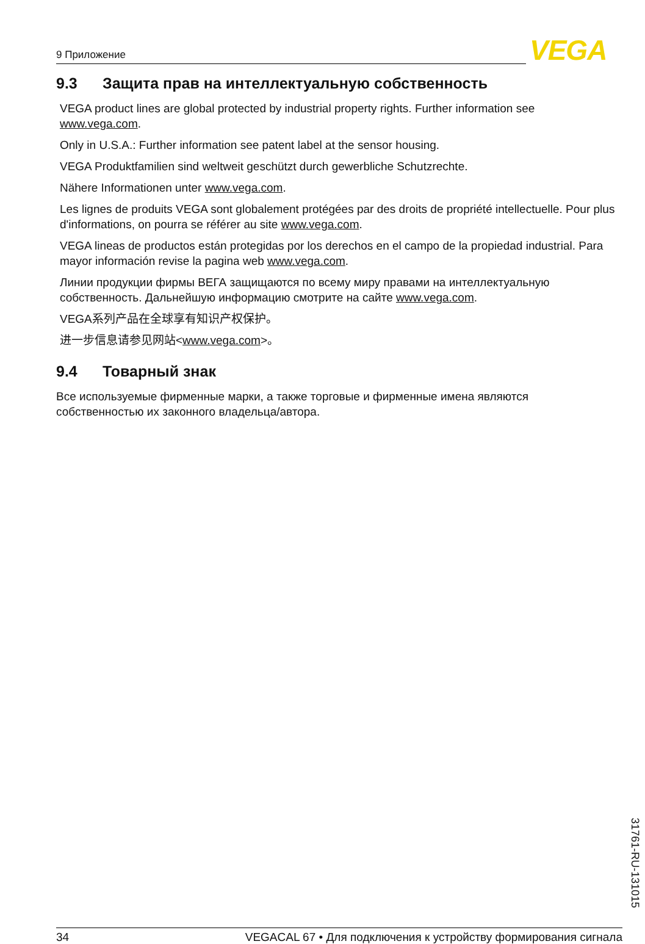9 Приложение VEGA
9.3 Защита прав на интеллектуальную собственность
VEGA product lines are global protected by industrial property rights. Further information see www.vega.com.
Only in U.S.A.: Further information see patent label at the sensor housing.
VEGA Produktfamilien sind weltweit geschützt durch gewerbliche Schutzrechte.
Nähere Informationen unter www.vega.com.
Les lignes de produits VEGA sont globalement protégées par des droits de propriété intellectuelle. Pour plus d'informations, on pourra se référer au site www.vega.com.
VEGA lineas de productos están protegidas por los derechos en el campo de la propiedad industrial. Para mayor información revise la pagina web www.vega.com.
Линии продукции фирмы ВЕГА защищаются по всему миру правами на интеллектуальную собственность. Дальнейшую информацию смотрите на сайте www.vega.com.
VEGA系列产品在全球享有知识产权保护。
进一步信息请参见网站<www.vega.com>。
9.4 Товарный знак
Все используемые фирменные марки, а также торговые и фирменные имена являются собственностью их законного владельца/автора.
31761-RU-131015
34 VEGACAL 67 • Для подключения к устройству формирования сигнала